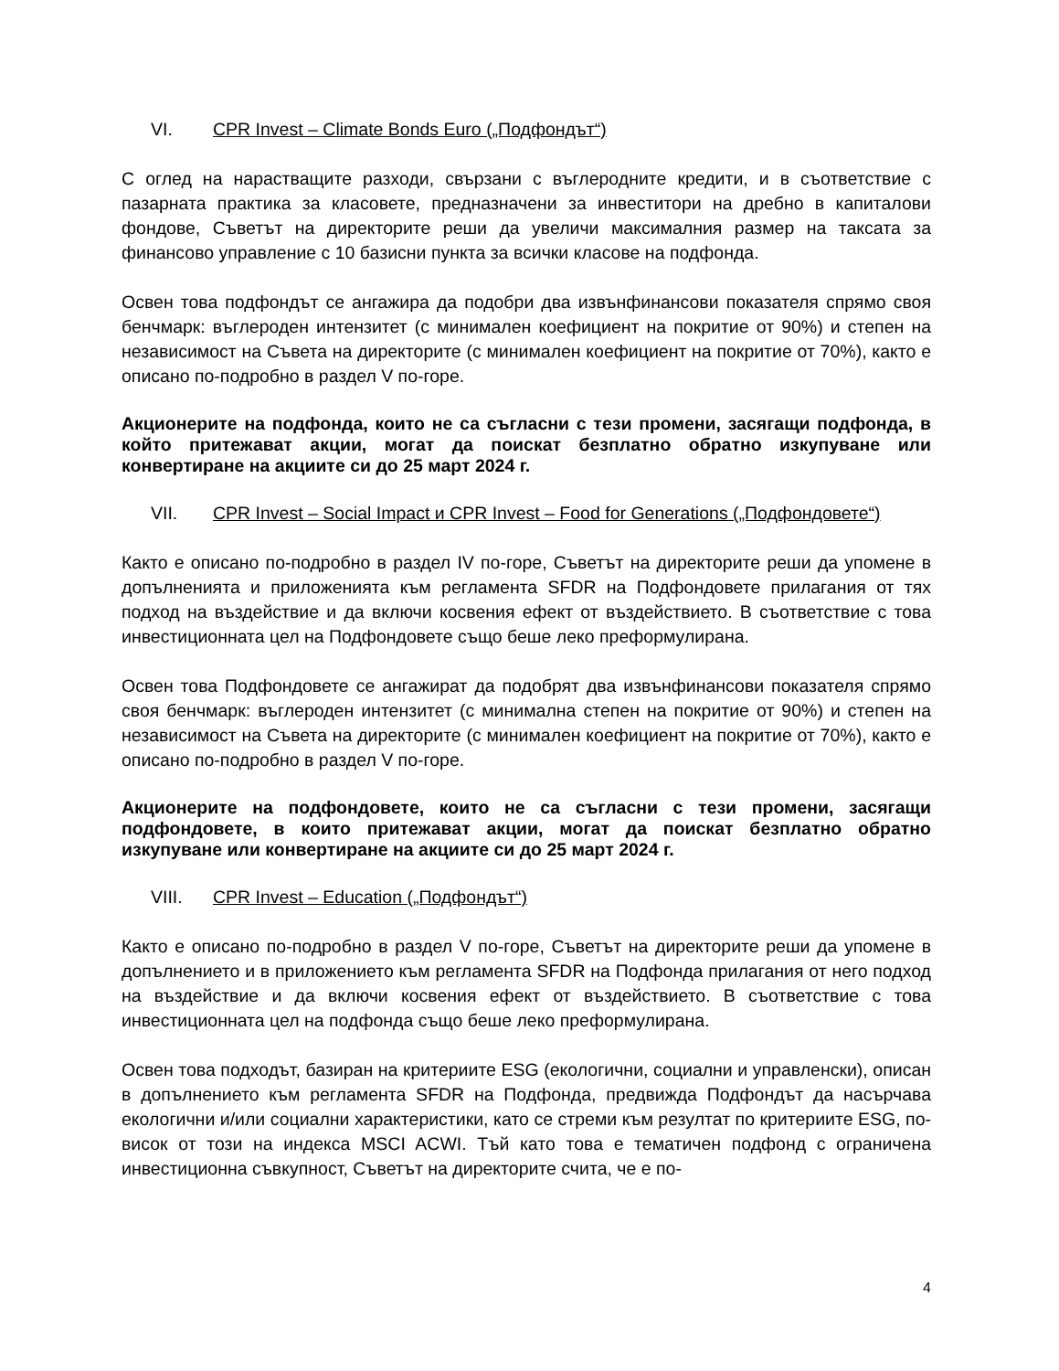VI. CPR Invest – Climate Bonds Euro („Подфондът“)
С оглед на нарастващите разходи, свързани с въглеродните кредити, и в съответствие с пазарната практика за класовете, предназначени за инвеститори на дребно в капиталови фондове, Съветът на директорите реши да увеличи максималния размер на таксата за финансово управление с 10 базисни пункта за всички класове на подфонда.
Освен това подфондът се ангажира да подобри два извънфинансови показателя спрямо своя бенчмарк: въглероден интензитет (с минимален коефициент на покритие от 90%) и степен на независимост на Съвета на директорите (с минимален коефициент на покритие от 70%), както е описано по-подробно в раздел V по-горе.
Акционерите на подфонда, които не са съгласни с тези промени, засягащи подфонда, в който притежават акции, могат да поискат безплатно обратно изкупуване или конвертиране на акциите си до 25 март 2024 г.
VII. CPR Invest – Social Impact и CPR Invest – Food for Generations („Подфондовете“)
Както е описано по-подробно в раздел IV по-горе, Съветът на директорите реши да упомене в допълненията и приложенията към регламента SFDR на Подфондовете прилагания от тях подход на въздействие и да включи косвения ефект от въздействието. В съответствие с това инвестиционната цел на Подфондовете също беше леко преформулирана.
Освен това Подфондовете се ангажират да подобрят два извънфинансови показателя спрямо своя бенчмарк: въглероден интензитет (с минимална степен на покритие от 90%) и степен на независимост на Съвета на директорите (с минимален коефициент на покритие от 70%), както е описано по-подробно в раздел V по-горе.
Акционерите на подфондовете, които не са съгласни с тези промени, засягащи подфондовете, в които притежават акции, могат да поискат безплатно обратно изкупуване или конвертиране на акциите си до 25 март 2024 г.
VIII. CPR Invest – Education („Подфондът“)
Както е описано по-подробно в раздел V по-горе, Съветът на директорите реши да упомене в допълнението и в приложението към регламента SFDR на Подфонда прилагания от него подход на въздействие и да включи косвения ефект от въздействието. В съответствие с това инвестиционната цел на подфонда също беше леко преформулирана.
Освен това подходът, базиран на критериите ESG (екологични, социални и управленски), описан в допълнението към регламента SFDR на Подфонда, предвижда Подфондът да насърчава екологични и/или социални характеристики, като се стреми към резултат по критериите ESG, по-висок от този на индекса MSCI ACWI. Тъй като това е тематичен подфонд с ограничена инвестиционна съвкупност, Съветът на директорите счита, че е по-
4